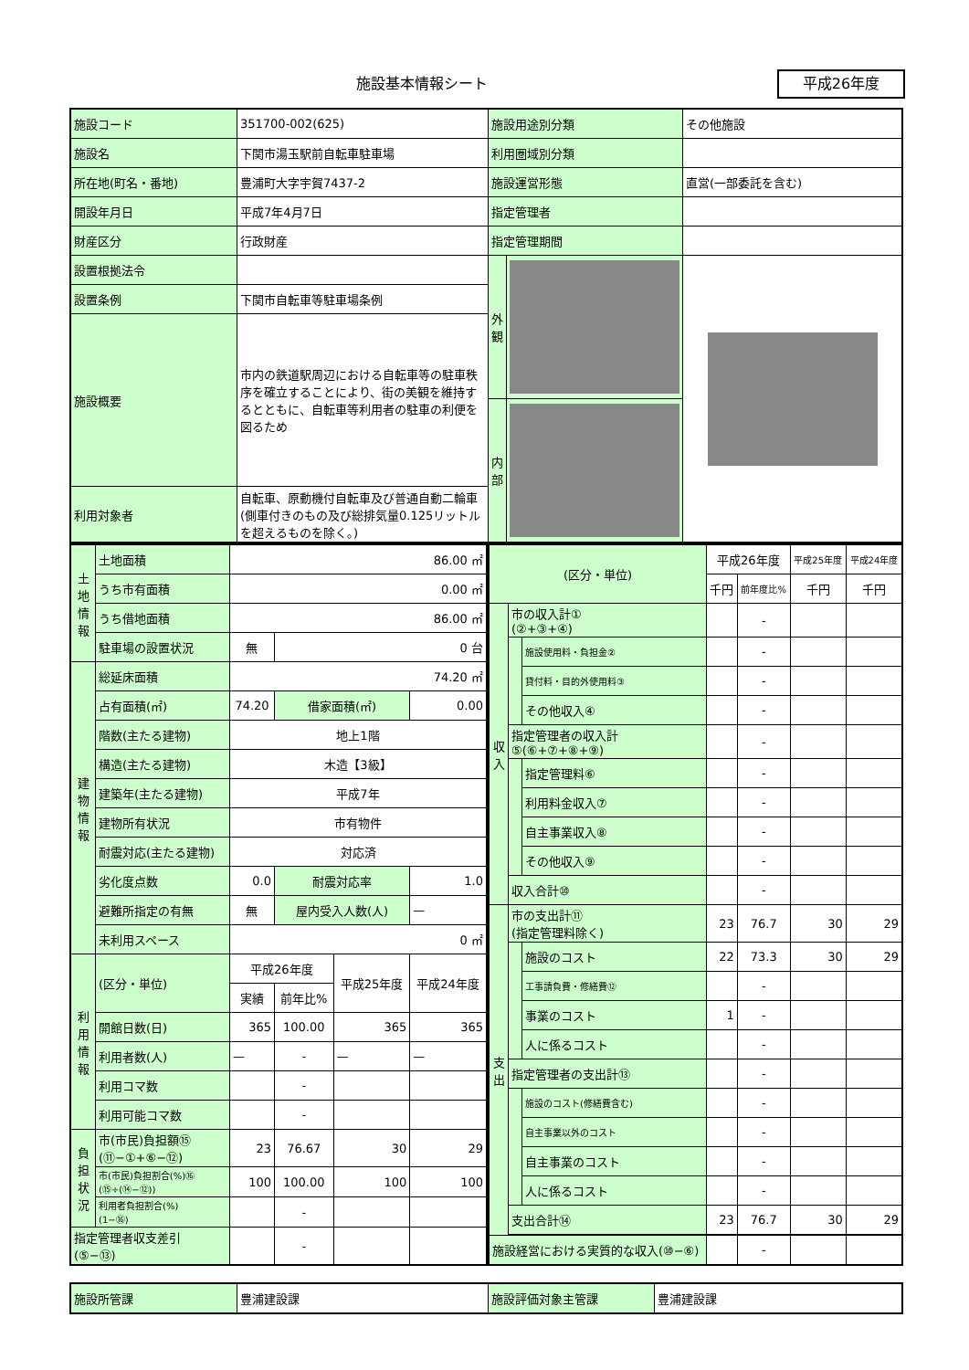施設基本情報シート 平成26年度
| 施設コード | 351700-002(625) | 施設用途別分類 | その他施設 |
| 施設名 | 下関市湯玉駅前自転車駐車場 | 利用圏域別分類 | |
| 所在地(町名・番地) | 豊浦町大字宇賀7437-2 | 施設運営形態 | 直営(一部委託を含む) |
| 開設年月日 | 平成7年4月7日 | 指定管理者 | |
| 財産区分 | 行政財産 | 指定管理期間 | |
| 設置根拠法令 | | / 外 観 / / / 内 部 / / | |
| 設置条例 | 下関市自転車等駐車場条例 | | |
| 施設概要 | 市内の鉄道駅周辺における自転車等の駐車秩序を確立することにより、街の美観を維持するとともに、自転車等利用者の駐車の利便を図るため | | |
| 利用対象者 | 自転車、原動機付自転車及び普通自動二輪車(側車付きのもの及び総排気量0.125リットルを超えるものを除く。) | | |
| 土地情報 | 土地面積 | 86.00 ㎡ | | | |
| | うち市有面積 | 0.00 ㎡ | | | |
| | うち借地面積 | 86.00 ㎡ | | | |
| | 駐車場の設置状況 | 無 | 0 台 | | |
| 建物情報 | 総延床面積 | 74.20 ㎡ | | | |
| | 占有面積(㎡) | 74.20 | 借家面積(㎡) | | 0.00 |
| | 階数(主たる建物) | 地上1階 | | | |
| | 構造(主たる建物) | 木造【3級】 | | | |
| | 建築年(主たる建物) | 平成7年 | | | |
| | 建物所有状況 | 市有物件 | | | |
| | 耐震対応(主たる建物) | 対応済 | | | |
| | 劣化度点数 | 0.0 | 耐震対応率 | | 1.0 |
| | 避難所指定の有無 | 無 | 屋内受入人数(人) | | — |
| | 未利用スペース | 0 ㎡ | | | |
| 利用情報 | (区分・単位) | 平成26年度 | | 平成25年度 | 平成24年度 |
| | | 実績 | 前年比% | | |
| | 開館日数(日) | 365 | 100.00 | 365 | 365 |
| | 利用者数(人) | — | - | — | — |
| | 利用コマ数 | | - | | |
| | 利用可能コマ数 | | - | | |
| 負担状況 | 市(市民)負担額⑮ (⑪−①+⑥−⑫) | 23 | 76.67 | 30 | 29 |
| | 市(市民)負担割合(%)⑯ (⑮÷(⑭−⑫)) | 100 | 100.00 | 100 | 100 |
| | 利用者負担割合(%) (1−⑯) | | - | | |
| 指定管理者収支差引 (⑤−⑬) | | | - | | |
| (区分・単位) | | | 平成26年度 | | 平成25年度 | 平成24年度 |
| | | | 千円 | 前年度比% | 千円 | 千円 |
| 収入 | 市の収入計① (②+③+④) | | | - | | |
| | | 施設使用料・負担金② | | - | | |
| | | 貸付料・目的外使用料③ | | - | | |
| | | その他収入④ | | - | | |
| | 指定管理者の収入計 ⑤(⑥+⑦+⑧+⑨) | | | - | | |
| | | 指定管理料⑥ | | - | | |
| | | 利用料金収入⑦ | | - | | |
| | | 自主事業収入⑧ | | - | | |
| | | その他収入⑨ | | - | | |
| | 収入合計⑩ | | | - | | |
| 支出 | 市の支出計⑪ (指定管理料除く) | | 23 | 76.7 | 30 | 29 |
| | | 施設のコスト | 22 | 73.3 | 30 | 29 |
| | | 工事請負費・修繕費⑫ | | - | | |
| | | 事業のコスト | 1 | - | | |
| | | 人に係るコスト | | - | | |
| | 指定管理者の支出計⑬ | | | - | | |
| | | 施設のコスト(修繕費含む) | | - | | |
| | | 自主事業以外のコスト | | - | | |
| | | 自主事業のコスト | | - | | |
| | | 人に係るコスト | | - | | |
| | 支出合計⑭ | | 23 | 76.7 | 30 | 29 |
| 施設経営における実質的な収入(⑩−⑥) | | | | - | | |
| 施設所管課 | 豊浦建設課 | 施設評価対象主管課 | 豊浦建設課 |